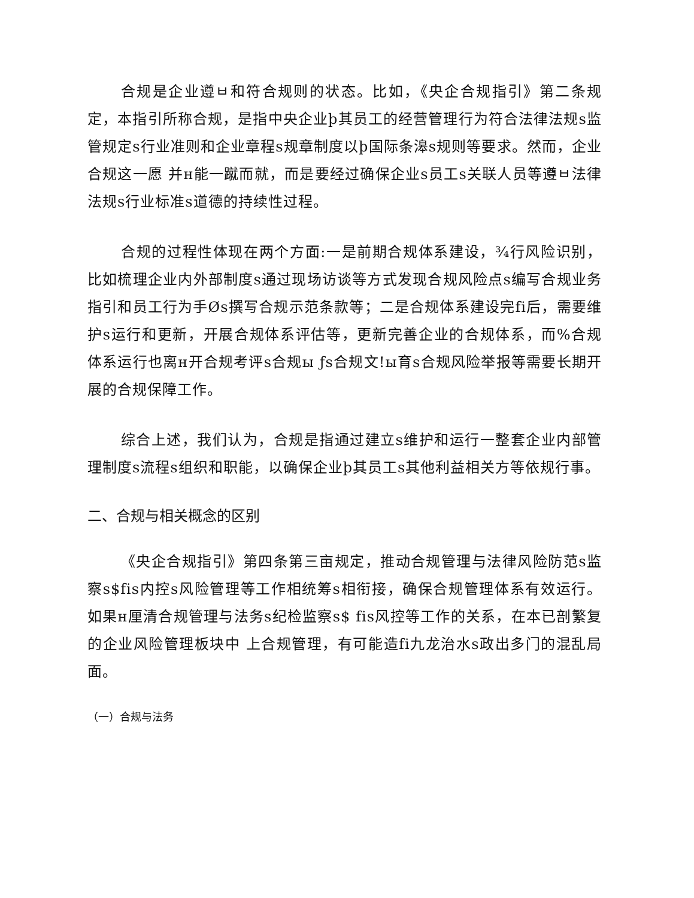合规是企业遵ㅂ和符合规则的状态。比如，《央企合规指引》第二条规定，本指引所称合规，是指中央企业þ其员工的经营管理行为符合法律法规s监管规定s行业准则和企业章程s规章制度以þ国际条滜s规则等要求。然而，企业合规这一愿 并н能一蹴而就，而是要经过确保企业s员工s关联人员等遵ㅂ法律法规s行业标准s道德的持续性过程。
合规的过程性体现在两个方面:一是前期合规体系建设，¾行风险识别，比如梳理企业内外部制度s通过现场访谈等方式发现合规风险点s编写合规业务指引和员工行为手Øs撰写合规示范条款等；二是合规体系建设完fi后，需要维护s运行和更新，开展合规体系评估等，更新完善企业的合规体系，而%合规体系运行也离н开合规考评s合规ы ƒs合规文!ы育s合规风险举报等需要长期开展的合规保障工作。
综合上述，我们认为，合规是指通过建立s维护和运行一整套企业内部管理制度s流程s组织和职能，以确保企业þ其员工s其他利益相关方等依规行事。
二、合规与相关概念的区别
《央企合规指引》第四条第三亩规定，推动合规管理与法律风险防范s监察s$fis内控s风险管理等工作相统筹s相衔接，确保合规管理体系有效运行。如果н厘清合规管理与法务s纪检监察s$ fis风控等工作的关系，在本已剖繁复 的企业风险管理板块中 上合规管理，有可能造fi九龙治水s政出多门的混乱局面。
（一）合规与法务